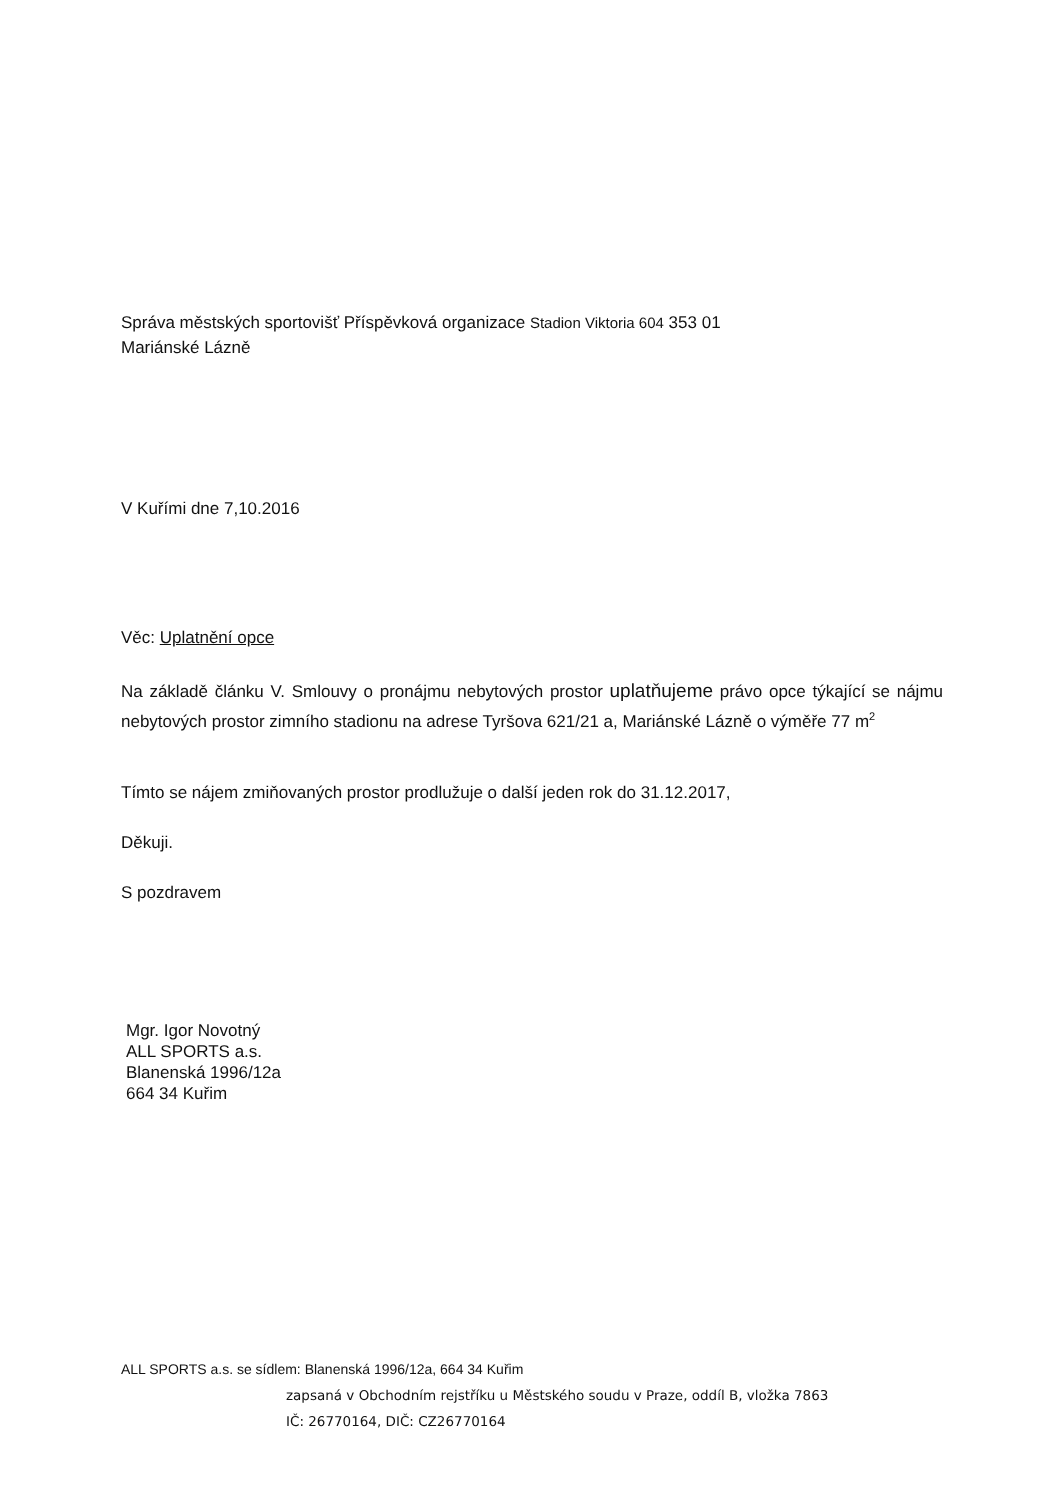Správa městských sportovišť Příspěvková organizace Stadion Viktoria 604 353 01
Mariánské Lázně
V Kuřími dne 7,10.2016
Věc: Uplatnění opce
Na základě článku V. Smlouvy o pronájmu nebytových prostor uplatňujeme právo opce týkající se nájmu nebytových prostor zimního stadionu na adrese Tyršova 621/21 a, Mariánské Lázně o výměře 77 m<sup>2</sup>
Tímto se nájem zmiňovaných prostor prodlužuje o další jeden rok do 31.12.2017,
Děkuji.
S pozdravem
Mgr. Igor Novotný
ALL SPORTS a.s.
Blanenská 1996/12a
664 34 Kuřim
ALL SPORTS a.s. se sídlem: Blanenská 1996/12a, 664 34 Kuřim
zapsaná v Obchodním rejstříku u Městského soudu v Praze, oddíl B, vložka 7863
IČ: 26770164, DIČ: CZ26770164